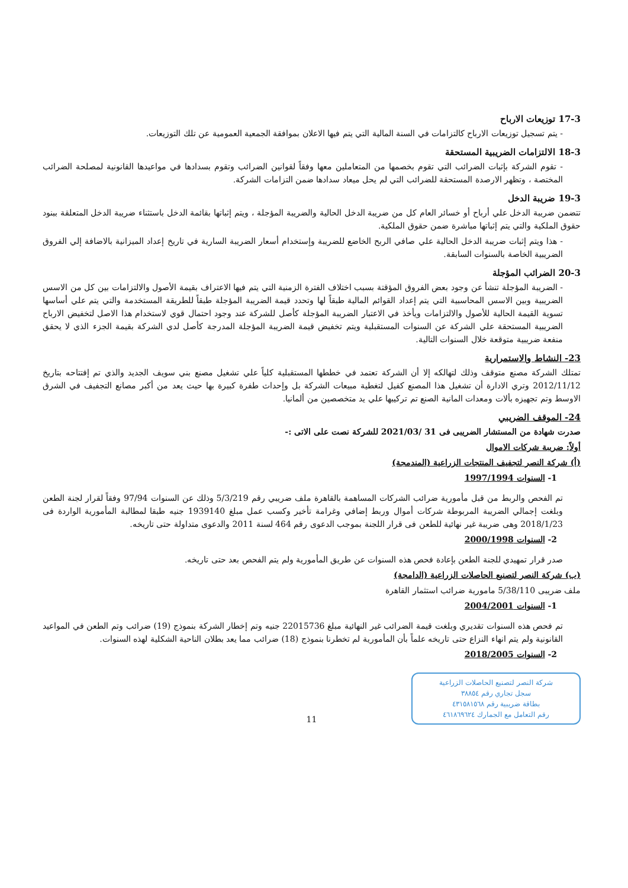17-3 توزيعات الارباح
- يتم تسجيل توزيعات الارباح كالتزامات في السنة المالية التي يتم فيها الاعلان بموافقة الجمعية العمومية عن تلك التوزيعات.
18-3 الالتزامات الضريبية المستحقة
- تقوم الشركة بإثبات الضرائب التي تقوم بخصمها من المتعاملين معها وفقاً لقوانين الضرائب وتقوم بسدادها في مواعيدها القانونية لمصلحة الضرائب المختصة ، وتظهر الارصدة المستحقة للضرائب التي لم يحل ميعاد سدادها ضمن التزامات الشركة.
19-3 ضريبة الدخل
تتضمن ضريبة الدخل علي أرباح أو خسائر العام كل من ضريبة الدخل الحالية والضريبة المؤجلة ، ويتم إثباتها بقائمة الدخل باستثناء ضريبة الدخل المتعلقة ببنود حقوق الملكية والتي يتم إثباتها مباشرة ضمن حقوق الملكية.
- هذا ويتم إثبات ضريبة الدخل الحالية علي صافي الربح الخاضع للضريبة وإستخدام أسعار الضريبة السارية في تاريخ إعداد الميزانية بالاضافة إلي الفروق الضريبية الخاصة بالسنوات السابقة.
20-3 الضرائب المؤجلة
- الضريبة المؤجلة تنشأ عن وجود بعض الفروق المؤقتة بسبب اختلاف الفترة الزمنية التي يتم فيها الاعتراف بقيمة الأصول والالتزامات بين كل من الاسس الضريبية وبين الاسس المحاسبية التي يتم إعداد القوائم المالية طبقاً لها وتحدد قيمة الضريبة المؤجلة طبقاً للطريقة المستخدمة والتي يتم علي أساسها تسوية القيمة الحالية للأصول والالتزامات ويأخذ في الاعتبار الضريبة المؤجلة كأصل للشركة عند وجود احتمال قوي لاستخدام هذا الاصل لتخفيض الارباح الضريبية المستحقة علي الشركة عن السنوات المستقبلية ويتم تخفيض قيمة الضريبة المؤجلة المدرجة كأصل لدي الشركة بقيمة الجزء الذي لا يحقق منفعة ضريبية متوقعة خلال السنوات التالية.
23- النشاط والاستمرارية
تمتلك الشركة مصنع متوقف وذلك لتهالكه إلا أن الشركة تعتمد في خططها المستقبلية كلياً علي تشغيل مصنع بني سويف الجديد والذي تم إفتتاحه بتاريخ 2012/11/12 وتري الادارة أن تشغيل هذا المصنع كفيل لتغطية مبيعات الشركة بل وإحداث طفرة كبيرة بها حيث يعد من أكبر مصانع التجفيف في الشرق الاوسط وتم تجهيزه بألات ومعدات المانية الصنع تم تركيبها علي يد متخصصين من ألمانيا.
24- الموقف الضريبي
صدرت شهادة من المستشار الضريبى فى 31 /2021/03 للشركة نصت على الاتى :-
أولاً: ضريبة شركات الاموال
(أ) شركة النصر لتجفيف المنتجات الزراعية (المندمجة)
1- السنوات 1997/1994
تم الفحص والربط من قبل مأمورية ضرائب الشركات المساهمة بالقاهرة ملف ضريبي رقم 5/3/219 وذلك عن السنوات 97/94 وفقاً لقرار لجنة الطعن وبلغت إجمالي الضريبة المربوطة شركات أموال وربط إضافي وغرامة تأخير وكسب عمل مبلغ 1939140 جنيه طبقا لمطالبة المأمورية الواردة فى 2018/1/23 وهى ضريبة غير نهائية للطعن فى قرار اللجنة بموجب الدعوى رقم 464 لسنة 2011 والدعوى متداولة حتى تاريخه.
2- السنوات 2000/1998
صدر قرار تمهيدي للجنة الطعن بإعادة فحص هذه السنوات عن طريق المأمورية ولم يتم الفحص بعد حتى تاريخه.
(ب) شركة النصر لتصنيع الحاصلات الزراعية (الدامجة)
ملف ضريبى 5/38/110 مامورية ضرائب استثمار القاهرة
1- السنوات 2004/2001
تم فحص هذه السنوات تقديري وبلغت قيمة الضرائب غير النهائية مبلغ 22015736 جنيه وتم إخطار الشركة بنموذج (19) ضرائب وتم الطعن في المواعيد القانونية ولم يتم انهاء النزاع حتى تاريخه علماً بأن المأمورية لم تخطرنا بنموذج (18) ضرائب مما يعد بطلان الناحية الشكلية لهذه السنوات.
2- السنوات 2018/2005
شركة النصر لتصنيع الحاصلات الزراعية
سجل تجاري رقم ٣٨٨٥٤
بطاقة ضريبية رقم ٤٣١٥٨١٥٦٨
رقم التعامل مع الجمارك ٤٦١٨٦٩٦٢٤
11